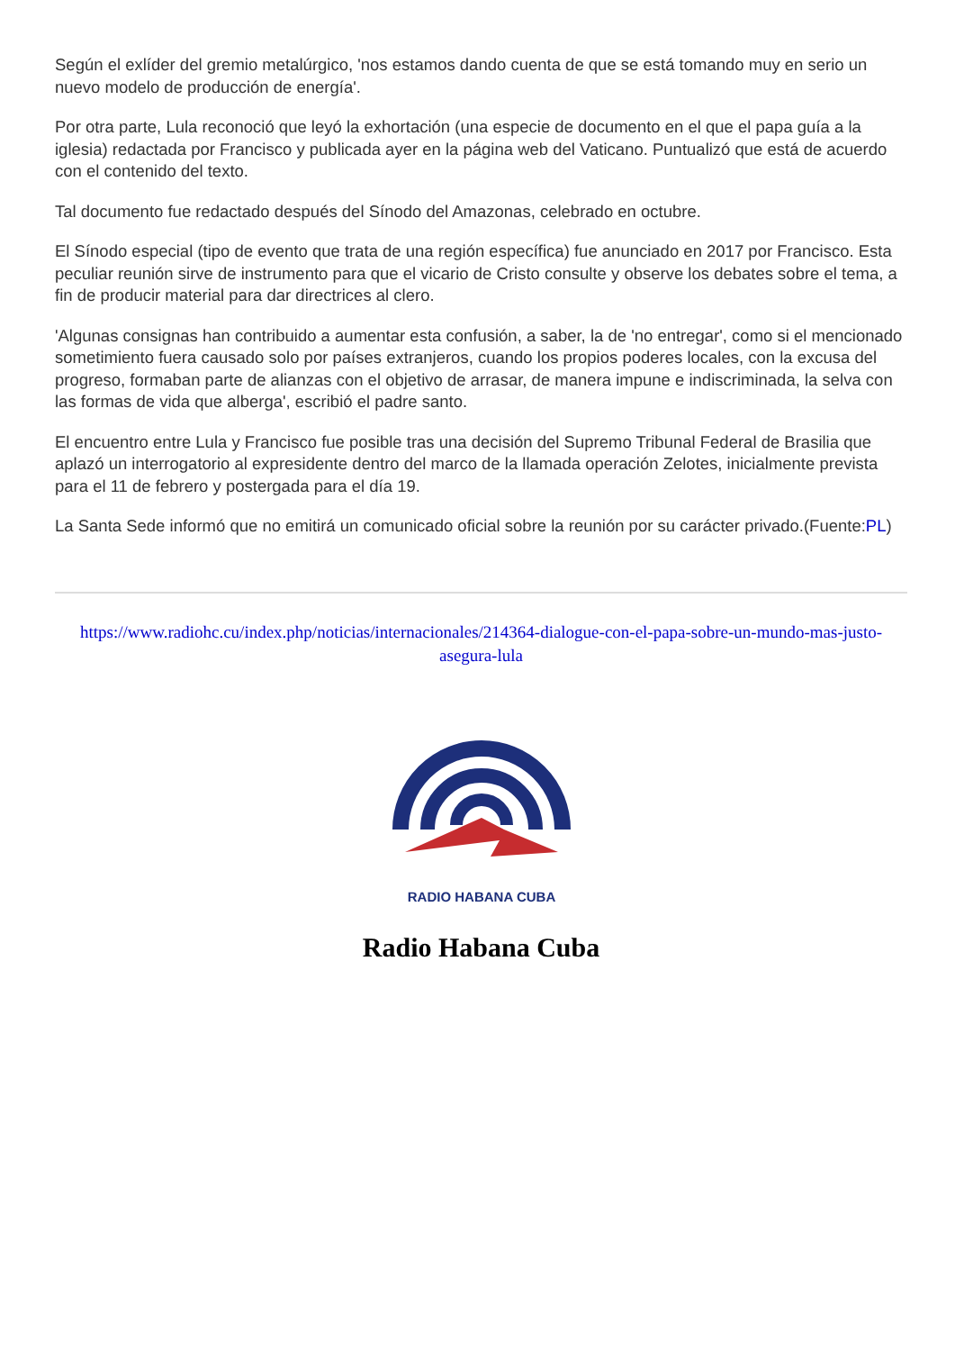Según el exlíder del gremio metalúrgico, 'nos estamos dando cuenta de que se está tomando muy en serio un nuevo modelo de producción de energía'.
Por otra parte, Lula reconoció que leyó la exhortación (una especie de documento en el que el papa guía a la iglesia) redactada por Francisco y publicada ayer en la página web del Vaticano. Puntualizó que está de acuerdo con el contenido del texto.
Tal documento fue redactado después del Sínodo del Amazonas, celebrado en octubre.
El Sínodo especial (tipo de evento que trata de una región específica) fue anunciado en 2017 por Francisco. Esta peculiar reunión sirve de instrumento para que el vicario de Cristo consulte y observe los debates sobre el tema, a fin de producir material para dar directrices al clero.
'Algunas consignas han contribuido a aumentar esta confusión, a saber, la de 'no entregar', como si el mencionado sometimiento fuera causado solo por países extranjeros, cuando los propios poderes locales, con la excusa del progreso, formaban parte de alianzas con el objetivo de arrasar, de manera impune e indiscriminada, la selva con las formas de vida que alberga', escribió el padre santo.
El encuentro entre Lula y Francisco fue posible tras una decisión del Supremo Tribunal Federal de Brasilia que aplazó un interrogatorio al expresidente dentro del marco de la llamada operación Zelotes, inicialmente prevista para el 11 de febrero y postergada para el día 19.
La Santa Sede informó que no emitirá un comunicado oficial sobre la reunión por su carácter privado.(Fuente:PL)
https://www.radiohc.cu/index.php/noticias/internacionales/214364-dialogue-con-el-papa-sobre-un-mundo-mas-justo-asegura-lula
RADIO HABANA CUBA
Radio Habana Cuba